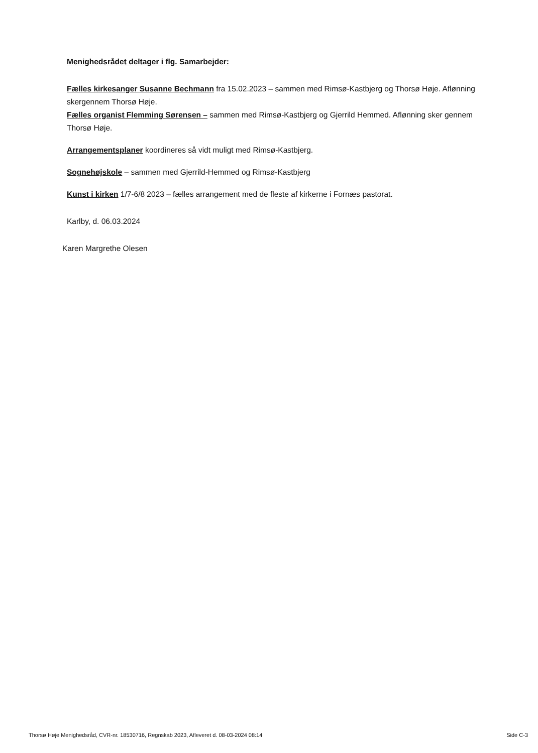Menighedsrådet deltager i flg. Samarbejder:
Fælles kirkesanger Susanne Bechmann fra 15.02.2023 – sammen med Rimsø-Kastbjerg og Thorsø Høje. Aflønning skergennem Thorsø Høje.
Fælles organist Flemming Sørensen – sammen med Rimsø-Kastbjerg og Gjerrild Hemmed. Aflønning sker gennem Thorsø Høje.
Arrangementsplaner koordineres så vidt muligt med Rimsø-Kastbjerg.
Sognehøjskole – sammen med Gjerrild-Hemmed og Rimsø-Kastbjerg
Kunst i kirken 1/7-6/8 2023 – fælles arrangement med de fleste af kirkerne i Fornæs pastorat.
Karlby, d. 06.03.2024
Karen Margrethe Olesen
Thorsø Høje Menighedsråd, CVR-nr. 18530716, Regnskab 2023, Afleveret d. 08-03-2024 08:14 Side C-3